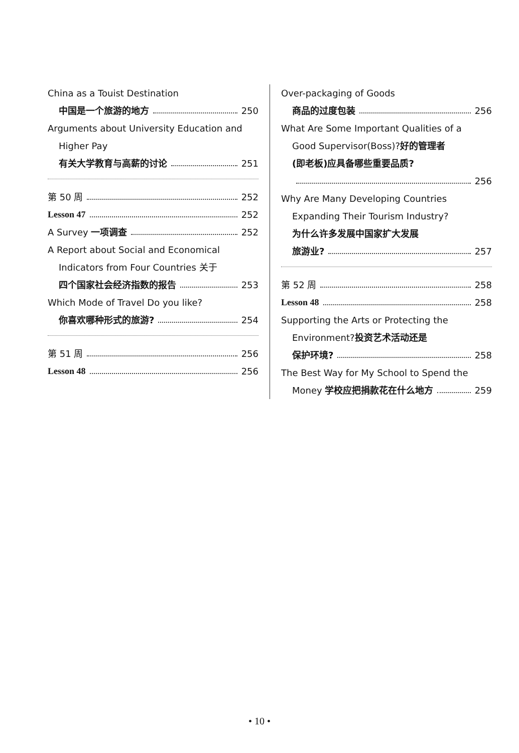China as a Touist Destination
中国是一个旅游的地方 250
Arguments about University Education and
Higher Pay
有关大学教育与高薪的讨论 251
第 50 周 252
Lesson 47 252
A Survey 一项调查 252
A Report about Social and Economical
Indicators from Four Countries 关于
四个国家社会经济指数的报告 253
Which Mode of Travel Do you like?
你喜欢哪种形式的旅游? 254
第 51 周 256
Lesson 48 256
Over-packaging of Goods
商品的过度包装 256
What Are Some Important Qualities of a
Good Supervisor(Boss)? 好的管理者
(即老板)应具备哪些重要品质?
256
Why Are Many Developing Countries
Expanding Their Tourism Industry?
为什么许多发展中国家扩大发展
旅游业? 257
第 52 周 258
Lesson 48 258
Supporting the Arts or Protecting the
Environment? 投资艺术活动还是
保护环境? 258
The Best Way for My School to Spend the
Money 学校应把捐款花在什么地方 259
• 10 •